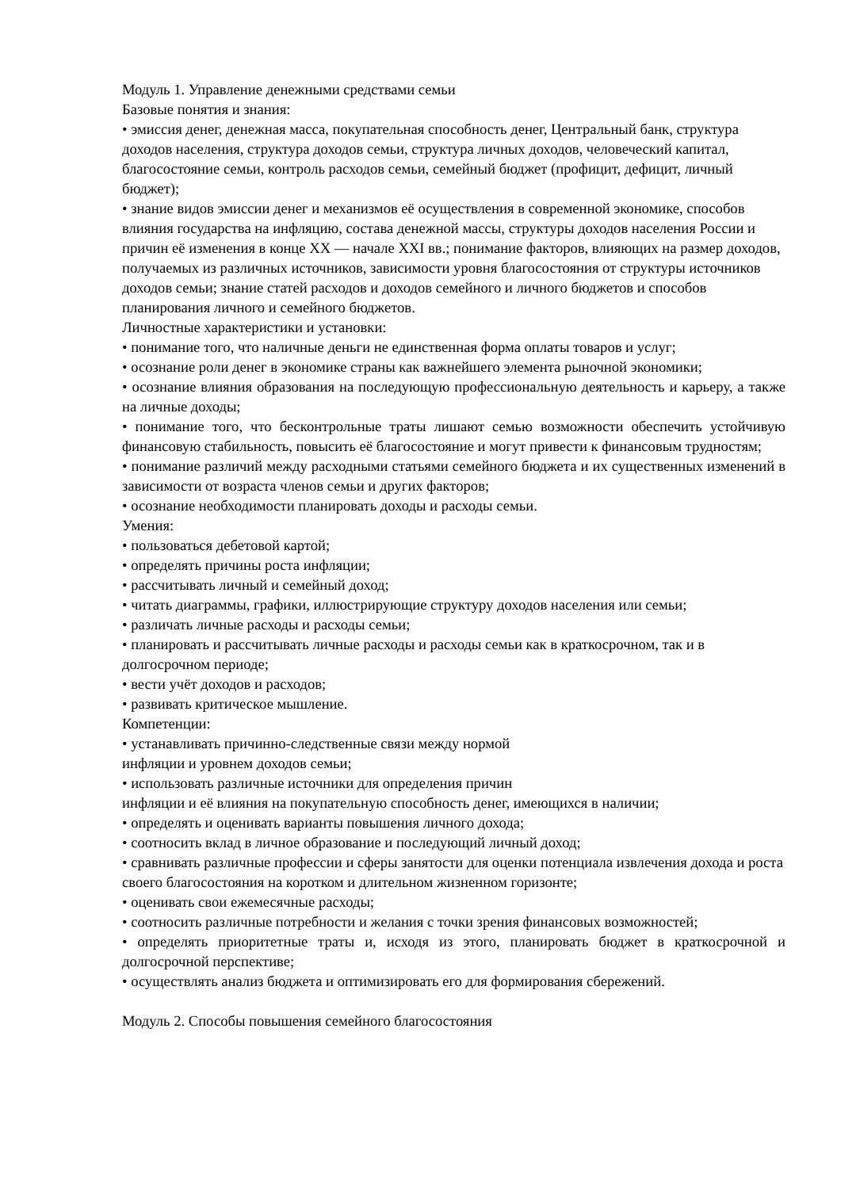Модуль 1. Управление денежными средствами семьи
Базовые понятия и знания:
• эмиссия денег, денежная масса, покупательная способность денег, Центральный банк, структура доходов населения, структура доходов семьи, структура личных доходов, человеческий капитал, благосостояние семьи, контроль расходов семьи, семейный бюджет (профицит, дефицит, личный бюджет);
• знание видов эмиссии денег и механизмов её осуществления в современной экономике, способов влияния государства на инфляцию, состава денежной массы, структуры доходов населения России и причин её изменения в конце XX — начале XXI вв.; понимание факторов, влияющих на размер доходов, получаемых из различных источников, зависимости уровня благосостояния от структуры источников доходов семьи; знание статей расходов и доходов семейного и личного бюджетов и способов планирования личного и семейного бюджетов.
Личностные характеристики и установки:
• понимание того, что наличные деньги не единственная форма оплаты товаров и услуг;
• осознание роли денег в экономике страны как важнейшего элемента рыночной экономики;
• осознание влияния образования на последующую профессиональную деятельность и карьеру, а также на личные доходы;
• понимание того, что бесконтрольные траты лишают семью возможности обеспечить устойчивую финансовую стабильность, повысить её благосостояние и могут привести к финансовым трудностям;
• понимание различий между расходными статьями семейного бюджета и их существенных изменений в зависимости от возраста членов семьи и других факторов;
• осознание необходимости планировать доходы и расходы семьи.
Умения:
• пользоваться дебетовой картой;
• определять причины роста инфляции;
• рассчитывать личный и семейный доход;
• читать диаграммы, графики, иллюстрирующие структуру доходов населения или семьи;
• различать личные расходы и расходы семьи;
• планировать и рассчитывать личные расходы и расходы семьи как в краткосрочном, так и в долгосрочном периоде;
• вести учёт доходов и расходов;
• развивать критическое мышление.
Компетенции:
• устанавливать причинно-следственные связи между нормой
инфляции и уровнем доходов семьи;
• использовать различные источники для определения причин
инфляции и её влияния на покупательную способность денег, имеющихся в наличии;
• определять и оценивать варианты повышения личного дохода;
• соотносить вклад в личное образование и последующий личный доход;
• сравнивать различные профессии и сферы занятости для оценки потенциала извлечения дохода и роста своего благосостояния на коротком и длительном жизненном горизонте;
• оценивать свои ежемесячные расходы;
• соотносить различные потребности и желания с точки зрения финансовых возможностей;
• определять приоритетные траты и, исходя из этого, планировать бюджет в краткосрочной и долгосрочной перспективе;
• осуществлять анализ бюджета и оптимизировать его для формирования сбережений.
Модуль 2. Способы повышения семейного благосостояния